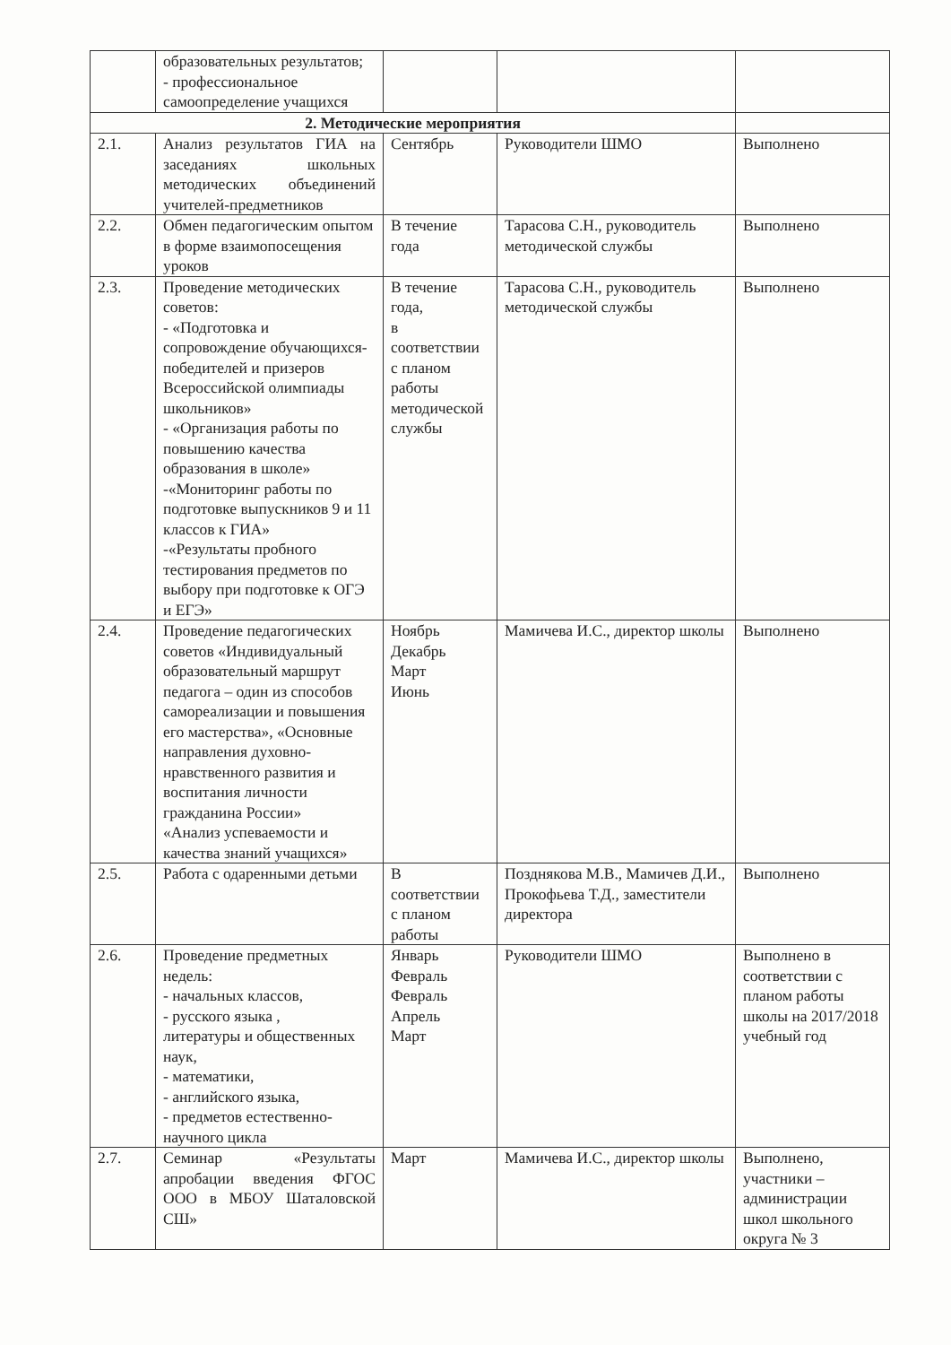| | образовательных результатов; - профессиональное самоопределение учащихся | | | |
| 2. Методические мероприятия | | | | |
| 2.1. | Анализ результатов ГИА на заседаниях школьных методических объединений учителей-предметников | Сентябрь | Руководители ШМО | Выполнено |
| 2.2. | Обмен педагогическим опытом в форме взаимопосещения уроков | В течение года | Тарасова С.Н., руководитель методической службы | Выполнено |
| 2.3. | Проведение методических советов: - «Подготовка и сопровождение обучающихся-победителей и призеров Всероссийской олимпиады школьников» - «Организация работы по повышению качества образования в школе» -«Мониторинг работы по подготовке выпускников 9 и 11 классов к ГИА» -«Результаты пробного тестирования предметов по выбору при подготовке к ОГЭ и ЕГЭ» | В течение года, в соответствии с планом работы методической службы | Тарасова С.Н., руководитель методической службы | Выполнено |
| 2.4. | Проведение педагогических советов «Индивидуальный образовательный маршрут педагога – один из способов самореализации и повышения его мастерства», «Основные направления духовно-нравственного развития и воспитания личности гражданина России» «Анализ успеваемости и качества знаний учащихся» | Ноябрь Декабрь Март Июнь | Мамичева И.С., директор школы | Выполнено |
| 2.5. | Работа с одаренными детьми | В соответствии с планом работы | Позднякова М.В., Мамичев Д.И., Прокофьева Т.Д., заместители директора | Выполнено |
| 2.6. | Проведение предметных недель: - начальных классов, - русского языка , литературы и общественных наук, - математики, - английского языка, - предметов естественно-научного цикла | Январь Февраль Февраль Апрель Март | Руководители ШМО | Выполнено в соответствии с планом работы школы на 2017/2018 учебный год |
| 2.7. | Семинар «Результаты апробации введения ФГОС ООО в МБОУ Шаталовской СШ» | Март | Мамичева И.С., директор школы | Выполнено, участники – администрации школ школьного округа № 3 |